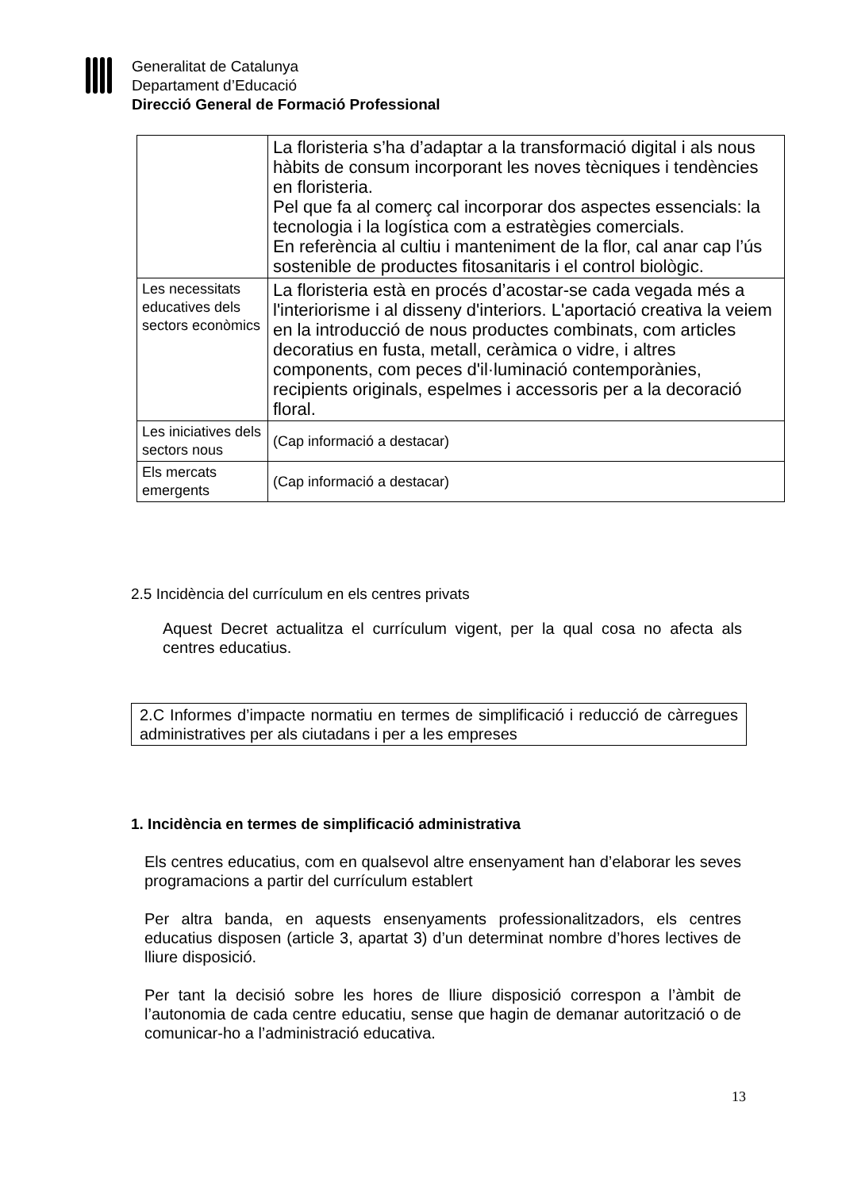Generalitat de Catalunya
Departament d’Educació
Direcció General de Formació Professional
| | La floristeria s’ha d’adaptar a la transformació digital i als nous hàbits de consum incorporant les noves tècniques i tendències en floristeria. Pel que fa al comerç cal incorporar dos aspectes essencials: la tecnologia i la logística com a estratègies comercials. En referència al cultiu i manteniment de la flor, cal anar cap l’ús sostenible de productes fitosanitaris i el control biològic. |
| Les necessitats educatives dels sectors econòmics | La floristeria està en procés d’acostar-se cada vegada més a l'interiorisme i al disseny d'interiors. L'aportació creativa la veiem en la introducció de nous productes combinats, com articles decoratius en fusta, metall, ceràmica o vidre, i altres components, com peces d'il·luminació contemporànies, recipients originals, espelmes i accessoris per a la decoració floral. |
| Les iniciatives dels sectors nous | (Cap informació a destacar) |
| Els mercats emergents | (Cap informació a destacar) |
2.5 Incidència del currículum en els centres privats
Aquest Decret actualitza el currículum vigent, per la qual cosa no afecta als centres educatius.
2.C Informes d’impacte normatiu en termes de simplificació i reducció de càrregues administratives per als ciutadans i per a les empreses
1. Incidència en termes de simplificació administrativa
Els centres educatius, com en qualsevol altre ensenyament han d’elaborar les seves programacions a partir del currículum establert
Per altra banda, en aquests ensenyaments professionalitzadors, els centres educatius disposen (article 3, apartat 3) d’un determinat nombre d’hores lectives de lliure disposició.
Per tant la decisió sobre les hores de lliure disposició correspon a l’àmbit de l’autonomia de cada centre educatiu, sense que hagin de demanar autorització o de comunicar-ho a l’administració educativa.
13